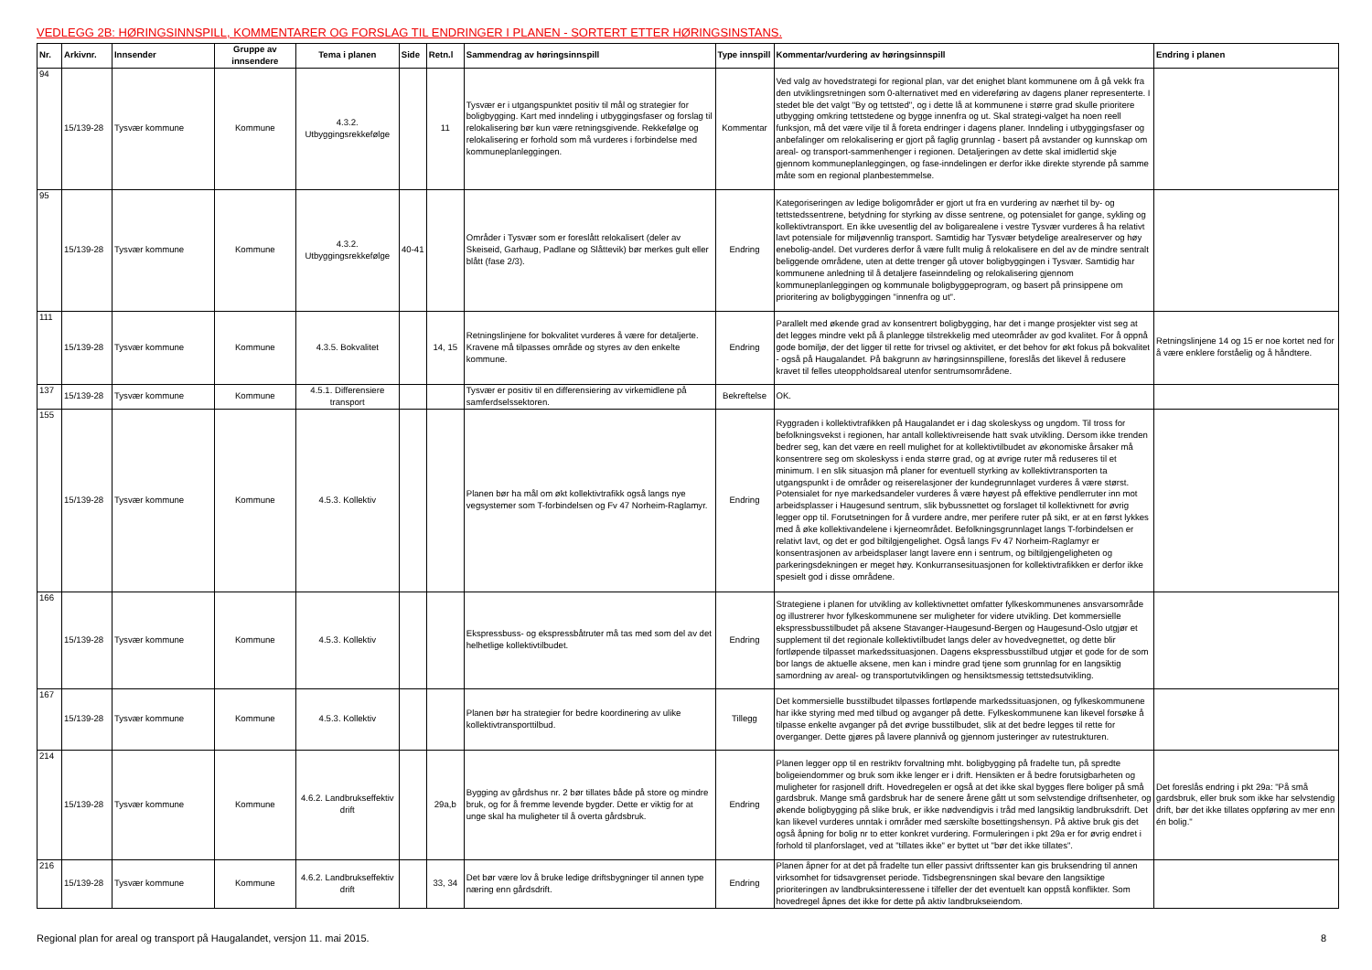VEDLEGG 2B: HØRINGSINNSPILL, KOMMENTARER OG FORSLAG TIL ENDRINGER I PLANEN - SORTERT ETTER HØRINGSINSTANS.
| Nr. | Arkivnr. | Innsender | Gruppe av innsendere | Tema i planen | Side | Retn.l | Sammendrag av høringsinnspill | Type innspill | Kommentar/vurdering av høringsinnspill | Endring i planen |
| --- | --- | --- | --- | --- | --- | --- | --- | --- | --- | --- |
| 94 | 15/139-28 | Tysvær kommune | Kommune | 4.3.2. Utbyggingsrekkefølge | | 11 | Tysvær er i utgangspunktet positiv til mål og strategier for boligbygging. Kart med inndeling i utbyggingsfaser og forslag til relokalisering bør kun være retningsgivende. Rekkefølge og relokalisering er forhold som må vurderes i forbindelse med kommuneplanleggingen. | Kommentar | Ved valg av hovedstrategi for regional plan, var det enighet blant kommunene om å gå vekk fra den utviklingsretningen som 0-alternativet med en videreføring av dagens planer representerte. I stedet ble det valgt "By og tettsted", og i dette lå at kommunene i større grad skulle prioritere utbygging omkring tettstedene og bygge innenfra og ut. Skal strategi-valget ha noen reell funksjon, må det være vilje til å foreta endringer i dagens planer. Inndeling i utbyggingsfaser og anbefalinger om relokalisering er gjort på faglig grunnlag - basert på avstander og kunnskap om areal- og transport-sammenhenger i regionen. Detaljeringen av dette skal imidlertid skje gjennom kommuneplanleggingen, og fase-inndelingen er derfor ikke direkte styrende på samme måte som en regional planbestemmelse. | |
| 95 | 15/139-28 | Tysvær kommune | Kommune | 4.3.2. Utbyggingsrekkefølge | 40-41 | | Områder i Tysvær som er foreslått relokalisert (deler av Skeiseid, Garhaug, Padlane og Slåttevik) bør merkes gult eller blått (fase 2/3). | Endring | Kategoriseringen av ledige boligområder er gjort ut fra en vurdering av nærhet til by- og tettstedssentrene, betydning for styrking av disse sentrene, og potensialet for gange, sykling og kollektivtransport. En ikke uvesentlig del av boligarealene i vestre Tysvær vurderes å ha relativt lavt potensiale for miljøvennlig transport. Samtidig har Tysvær betydelige arealreserver og høy enebolig-andel. Det vurderes derfor å være fullt mulig å relokalisere en del av de mindre sentralt beliggende områdene, uten at dette trenger gå utover boligbyggingen i Tysvær. Samtidig har kommunene anledning til å detaljere faseinndeling og relokalisering gjennom kommuneplanleggingen og kommunale boligbyggeprogram, og basert på prinsippene om prioritering av boligbyggingen "innenfra og ut". | |
| 111 | 15/139-28 | Tysvær kommune | Kommune | 4.3.5. Bokvalitet | | 14, 15 | Retningslinjene for bokvalitet vurderes å være for detaljerte. Kravene må tilpasses område og styres av den enkelte kommune. | Endring | Parallelt med økende grad av konsentrert boligbygging, har det i mange prosjekter vist seg at det legges mindre vekt på å planlegge tilstrekkelig med uteområder av god kvalitet. For å oppnå gode bomiljø, der det ligger til rette for trivsel og aktivitet, er det behov for økt fokus på bokvalitet - også på Haugalandet. På bakgrunn av høringsinnspillene, foreslås det likevel å redusere kravet til felles uteoppholdsareal utenfor sentrumsområdene. | Retningslinjene 14 og 15 er noe kortet ned for å være enklere forståelig og å håndtere. |
| 137 | 15/139-28 | Tysvær kommune | Kommune | 4.5.1. Differensiere transport | | | Tysvær er positiv til en differensiering av virkemidlene på samferdselssektoren. | Bekreftelse | OK. | |
| 155 | 15/139-28 | Tysvær kommune | Kommune | 4.5.3. Kollektiv | | | Planen bør ha mål om økt kollektivtrafikk også langs nye vegsystemer som T-forbindelsen og Fv 47 Norheim-Raglamyr. | Endring | Ryggraden i kollektivtrafikken på Haugalandet er i dag skoleskyss og ungdom. Til tross for befolkningsvekst i regionen, har antall kollektivreisende hatt svak utvikling. Dersom ikke trenden bedrer seg, kan det være en reell mulighet for at kollektivtilbudet av økonomiske årsaker må konsentrere seg om skoleskyss i enda større grad, og at øvrige ruter må reduseres til et minimum. I en slik situasjon må planer for eventuell styrking av kollektivtransporten ta utgangspunkt i de områder og reiserelasjoner der kundegrunnlaget vurderes å være størst. Potensialet for nye markedsandeler vurderes å være høyest på effektive pendlerruter inn mot arbeidsplasser i Haugesund sentrum, slik bybussnettet og forslaget til kollektivnett for øvrig legger opp til. Forutsetningen for å vurdere andre, mer perifere ruter på sikt, er at en først lykkes med å øke kollektivandelene i kjerneområdet. Befolkningsgrunnlaget langs T-forbindelsen er relativt lavt, og det er god biltilgjengelighet. Også langs Fv 47 Norheim-Raglamyr er konsentrasjonen av arbeidsplaser langt lavere enn i sentrum, og biltilgjengeligheten og parkeringsdekningen er meget høy. Konkurransesituasjonen for kollektivtrafikken er derfor ikke spesielt god i disse områdene. | |
| 166 | 15/139-28 | Tysvær kommune | Kommune | 4.5.3. Kollektiv | | | Ekspressbuss- og ekspressbåtruter må tas med som del av det helhetlige kollektivtilbudet. | Endring | Strategiene i planen for utvikling av kollektivnettet omfatter fylkeskommunenes ansvarsområde og illustrerer hvor fylkeskommunene ser muligheter for videre utvikling. Det kommersielle ekspressbusstilbudet på aksene Stavanger-Haugesund-Bergen og Haugesund-Oslo utgjør et supplement til det regionale kollektivtilbudet langs deler av hovedvegnettet, og dette blir fortløpende tilpasset markedssituasjonen. Dagens ekspressbusstilbud utgjør et gode for de som bor langs de aktuelle aksene, men kan i mindre grad tjene som grunnlag for en langsiktig samordning av areal- og transportutviklingen og hensiktsmessig tettstedsutvikling. | |
| 167 | 15/139-28 | Tysvær kommune | Kommune | 4.5.3. Kollektiv | | | Planen bør ha strategier for bedre koordinering av ulike kollektivtransporttilbud. | Tillegg | Det kommersielle busstilbudet tilpasses fortløpende markedssituasjonen, og fylkeskommunene har ikke styring med med tilbud og avganger på dette. Fylkeskommunene kan likevel forsøke å tilpasse enkelte avganger på det øvrige busstilbudet, slik at det bedre legges til rette for overganger. Dette gjøres på lavere plannivå og gjennom justeringer av rutestrukturen. | |
| 214 | 15/139-28 | Tysvær kommune | Kommune | 4.6.2. Landbrukseffektiv drift | | 29a,b | Bygging av gårdshus nr. 2 bør tillates både på store og mindre bruk, og for å fremme levende bygder. Dette er viktig for at unge skal ha muligheter til å overta gårdsbruk. | Endring | Planen legger opp til en restriktv forvaltning mht. boligbygging på fradelte tun, på spredte boligeiendommer og bruk som ikke lenger er i drift. Hensikten er å bedre forutsigbarheten og muligheter for rasjonell drift. Hovedregelen er også at det ikke skal bygges flere boliger på små gardsbruk. Mange små gardsbruk har de senere årene gått ut som selvstendige driftsenheter, og økende boligbygging på slike bruk, er ikke nødvendigvis i tråd med langsiktig landbruksdrift. Det kan likevel vurderes unntak i områder med særskilte bosettingshensyn. På aktive bruk gis det også åpning for bolig nr to etter konkret vurdering. Formuleringen i pkt 29a er for øvrig endret i forhold til planforslaget, ved at "tillates ikke" er byttet ut "bør det ikke tillates". | Det foreslås endring i pkt 29a: "På små gardsbruk, eller bruk som ikke har selvstendig drift, bør det ikke tillates oppføring av mer enn én bolig." |
| 216 | 15/139-28 | Tysvær kommune | Kommune | 4.6.2. Landbrukseffektiv drift | | 33, 34 | Det bør være lov å bruke ledige driftsbygninger til annen type næring enn gårdsdrift. | Endring | Planen åpner for at det på fradelte tun eller passivt driftssenter kan gis bruksendring til annen virksomhet for tidsavgrenset periode. Tidsbegrensningen skal bevare den langsiktige prioriteringen av landbruksinteressene i tilfeller der det eventuelt kan oppstå konflikter. Som hovedregel åpnes det ikke for dette på aktiv landbrukseiendom. | |
Regional plan for areal og transport på Haugalandet, versjon 11. mai 2015. 8